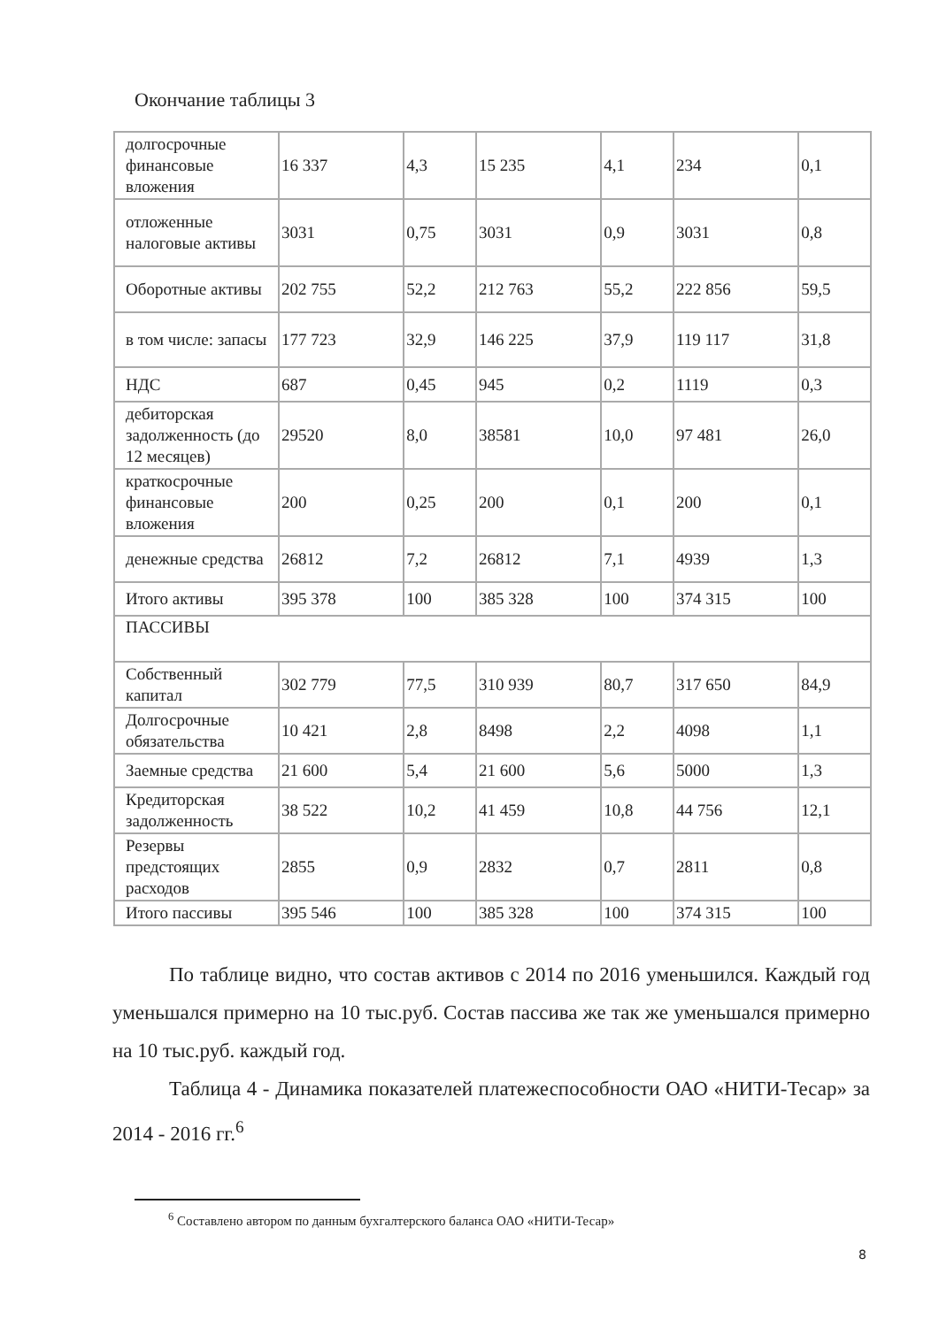Окончание таблицы 3
| долгосрочные финансовые вложения | 16 337 | 4,3 | 15 235 | 4,1 | 234 | 0,1 |
| отложенные налоговые активы | 3031 | 0,75 | 3031 | 0,9 | 3031 | 0,8 |
| Оборотные активы | 202 755 | 52,2 | 212 763 | 55,2 | 222 856 | 59,5 |
| в том числе: запасы | 177 723 | 32,9 | 146 225 | 37,9 | 119 117 | 31,8 |
| НДС | 687 | 0,45 | 945 | 0,2 | 1119 | 0,3 |
| дебиторская задолженность (до 12 месяцев) | 29520 | 8,0 | 38581 | 10,0 | 97 481 | 26,0 |
| краткосрочные финансовые вложения | 200 | 0,25 | 200 | 0,1 | 200 | 0,1 |
| денежные средства | 26812 | 7,2 | 26812 | 7,1 | 4939 | 1,3 |
| Итого активы | 395 378 | 100 | 385 328 | 100 | 374 315 | 100 |
| ПАССИВЫ | | | | | | |
| Собственный капитал | 302 779 | 77,5 | 310 939 | 80,7 | 317 650 | 84,9 |
| Долгосрочные обязательства | 10 421 | 2,8 | 8498 | 2,2 | 4098 | 1,1 |
| Заемные средства | 21 600 | 5,4 | 21 600 | 5,6 | 5000 | 1,3 |
| Кредиторская задолженность | 38 522 | 10,2 | 41 459 | 10,8 | 44 756 | 12,1 |
| Резервы предстоящих расходов | 2855 | 0,9 | 2832 | 0,7 | 2811 | 0,8 |
| Итого пассивы | 395 546 | 100 | 385 328 | 100 | 374 315 | 100 |
По таблице видно, что состав активов с 2014 по 2016 уменьшился. Каждый год уменьшался примерно на 10 тыс.руб. Состав пассива же так же уменьшался примерно на 10 тыс.руб. каждый год.
Таблица 4 - Динамика показателей платежеспособности ОАО «НИТИ-Тесар» за 2014 - 2016 гг.<sup>6</sup>
<sup>6</sup> Составлено автором по данным бухгалтерского баланса ОАО «НИТИ-Тесар»
8